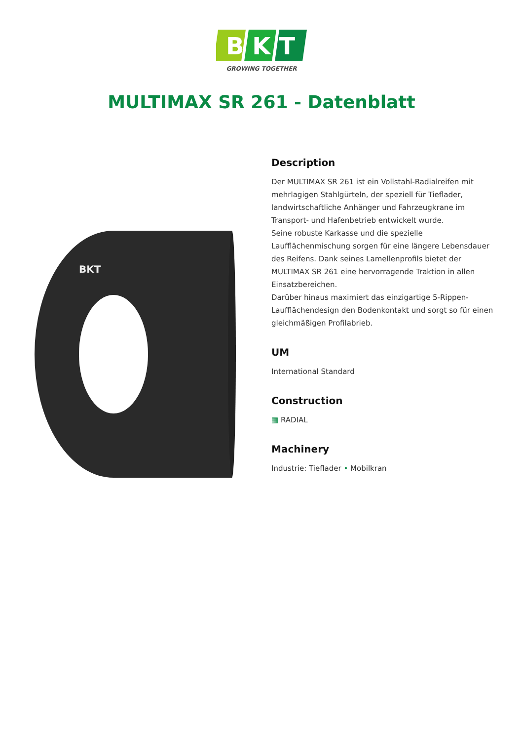B K T
GROWING TOGETHER
MULTIMAX SR 261 - Datenblatt
BKT
Description
Der MULTIMAX SR 261 ist ein Vollstahl-Radialreifen mit mehrlagigen Stahlgürteln, der speziell für Tieflader, landwirtschaftliche Anhänger und Fahrzeugkrane im Transport- und Hafenbetrieb entwickelt wurde.
Seine robuste Karkasse und die spezielle Laufflächenmischung sorgen für eine längere Lebensdauer des Reifens. Dank seines Lamellenprofils bietet der MULTIMAX SR 261 eine hervorragende Traktion in allen Einsatzbereichen.
Darüber hinaus maximiert das einzigartige 5-Rippen-Laufflächendesign den Bodenkontakt und sorgt so für einen gleichmäßigen Profilabrieb.
UM
International Standard
Construction
▦ RADIAL
Machinery
Industrie: Tieflader • Mobilkran